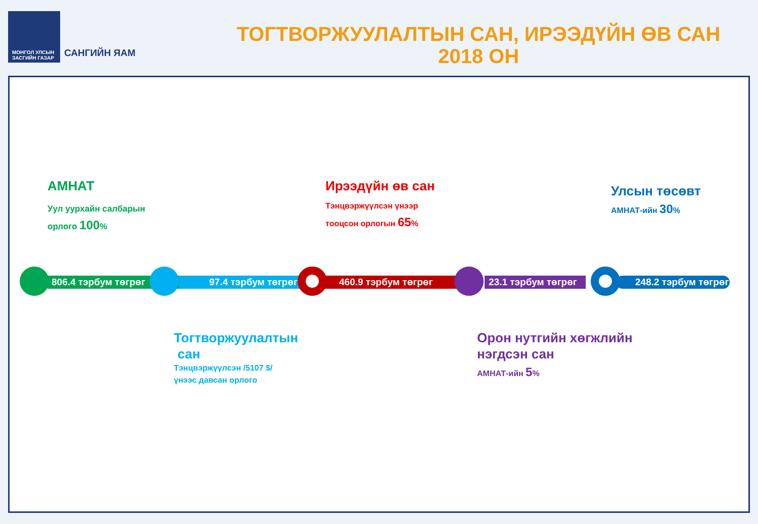МОНГОЛ УЛСЫН ЗАСГИЙН ГАЗАР
САНГИЙН ЯАМ
ТОГТВОРЖУУЛАЛТЫН САН, ИРЭЭДҮЙН ӨВ САН
2018 ОН
АМНАТ
Уул уурхайн салбарын
орлого 100%
Ирээдүйн өв сан
Тэнцвэржүүлсэн үнээр
тооцсон орлогын 65%
Улсын төсөвт
АМНАТ-ийн 30%
806.4 тэрбум төгрөг 97.4 тэрбум төгрөг 460.9 тэрбум төгрөг
23.1 тэрбум төгрөг
248.2 тэрбум төгрөг
Тогтворжуулалтын
сан
Тэнцвэржүүлсэн /5107 $/
үнээс давсан орлого
Орон нутгийн хөгжлийн
нэгдсэн сан
АМНАТ-ийн 5%